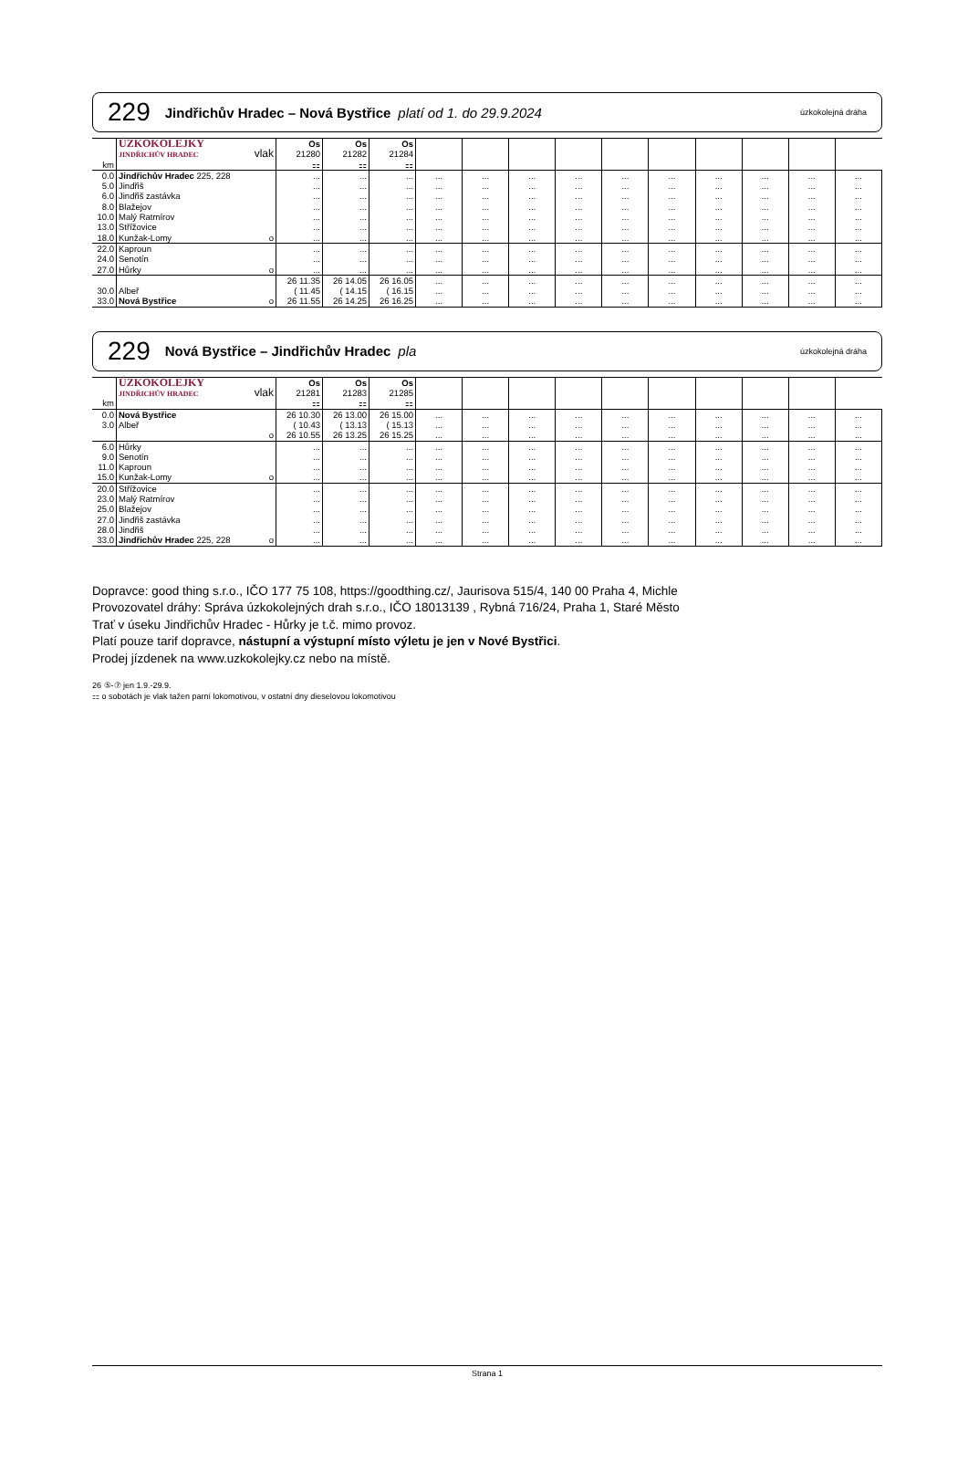229 Jindřichův Hradec – Nová Bystřice platí od 1. do 29.9.2024 úzkokolejná dráha
| km | ÚZKOKOLEJKY JINDŘICHŮV HRADEC vlak | Os 21280 ⚏ | Os 21282 ⚏ | Os 21284 ⚏ | | | | | | | | | | |
| --- | --- | --- | --- | --- | --- | --- | --- | --- | --- | --- | --- | --- | --- | --- |
| 0.0 | Jindřichův Hradec 225, 228 | ... | ... | ... | ... | ... | ... | ... | ... | ... | ... | ... | ... | ... |
| 5.0 | Jindřiš | ... | ... | ... | ... | ... | ... | ... | ... | ... | ... | ... | ... | ... |
| 6.0 | Jindřiš zastávka | ... | ... | ... | ... | ... | ... | ... | ... | ... | ... | ... | ... | ... |
| 8.0 | Blažejov | ... | ... | ... | ... | ... | ... | ... | ... | ... | ... | ... | ... | ... |
| 10.0 | Malý Ratmírov | ... | ... | ... | ... | ... | ... | ... | ... | ... | ... | ... | ... | ... |
| 13.0 | Střížovice | ... | ... | ... | ... | ... | ... | ... | ... | ... | ... | ... | ... | ... |
| 18.0 | Kunžak-Lomy o | ... | ... | ... | ... | ... | ... | ... | ... | ... | ... | ... | ... | ... |
| 22.0 | Kaproun | ... | ... | ... | ... | ... | ... | ... | ... | ... | ... | ... | ... | ... |
| 24.0 | Senotín | ... | ... | ... | ... | ... | ... | ... | ... | ... | ... | ... | ... | ... |
| 27.0 | Hůrky o | ... | ... | ... | ... | ... | ... | ... | ... | ... | ... | ... | ... | ... |
| | | 26 11.35 | 26 14.05 | 26 16.05 | ... | ... | ... | ... | ... | ... | ... | ... | ... | ... |
| 30.0 | Albeř | ( 11.45 | ( 14.15 | ( 16.15 | ... | ... | ... | ... | ... | ... | ... | ... | ... | ... |
| 33.0 | Nová Bystřice o | 26 11.55 | 26 14.25 | 26 16.25 | ... | ... | ... | ... | ... | ... | ... | ... | ... | ... |
229 Nová Bystřice – Jindřichův Hradec pla úzkokolejná dráha
| km | ÚZKOKOLEJKY JINDŘICHŮV HRADEC vlak | Os 21281 ⚏ | Os 21283 ⚏ | Os 21285 ⚏ | | | | | | | | | | |
| --- | --- | --- | --- | --- | --- | --- | --- | --- | --- | --- | --- | --- | --- | --- |
| 0.0 | Nová Bystřice | 26 10.30 | 26 13.00 | 26 15.00 | ... | ... | ... | ... | ... | ... | ... | ... | ... | ... |
| 3.0 | Albeř | ( 10.43 | ( 13.13 | ( 15.13 | ... | ... | ... | ... | ... | ... | ... | ... | ... | ... |
| | o | 26 10.55 | 26 13.25 | 26 15.25 | ... | ... | ... | ... | ... | ... | ... | ... | ... | ... |
| 6.0 | Hůrky | ... | ... | ... | ... | ... | ... | ... | ... | ... | ... | ... | ... | ... |
| 9.0 | Senotín | ... | ... | ... | ... | ... | ... | ... | ... | ... | ... | ... | ... | ... |
| 11.0 | Kaproun | ... | ... | ... | ... | ... | ... | ... | ... | ... | ... | ... | ... | ... |
| 15.0 | Kunžak-Lomy o | ... | ... | ... | ... | ... | ... | ... | ... | ... | ... | ... | ... | ... |
| 20.0 | Střížovice | ... | ... | ... | ... | ... | ... | ... | ... | ... | ... | ... | ... | ... |
| 23.0 | Malý Ratmírov | ... | ... | ... | ... | ... | ... | ... | ... | ... | ... | ... | ... | ... |
| 25.0 | Blažejov | ... | ... | ... | ... | ... | ... | ... | ... | ... | ... | ... | ... | ... |
| 27.0 | Jindřiš zastávka | ... | ... | ... | ... | ... | ... | ... | ... | ... | ... | ... | ... | ... |
| 28.0 | Jindřiš | ... | ... | ... | ... | ... | ... | ... | ... | ... | ... | ... | ... | ... |
| 33.0 | Jindřichův Hradec 225, 228 o | ... | ... | ... | ... | ... | ... | ... | ... | ... | ... | ... | ... | ... |
Dopravce: good thing s.r.o., IČO 177 75 108, https://goodthing.cz/, Jaurisova 515/4, 140 00 Praha 4, Michle
Provozovatel dráhy: Správa úzkokolejných drah s.r.o., IČO 18013139 , Rybná 716/24, Praha 1, Staré Město
Trať v úseku Jindřichův Hradec - Hůrky je t.č. mimo provoz.
Platí pouze tarif dopravce, nástupní a výstupní místo výletu je jen v Nové Bystřici.
Prodej jízdenek na www.uzkokolejky.cz nebo na místě.
26 ⑤-⑦ jen 1.9.-29.9.
⚏ o sobotách je vlak tažen parní lokomotivou, v ostatní dny dieselovou lokomotivou
Strana 1